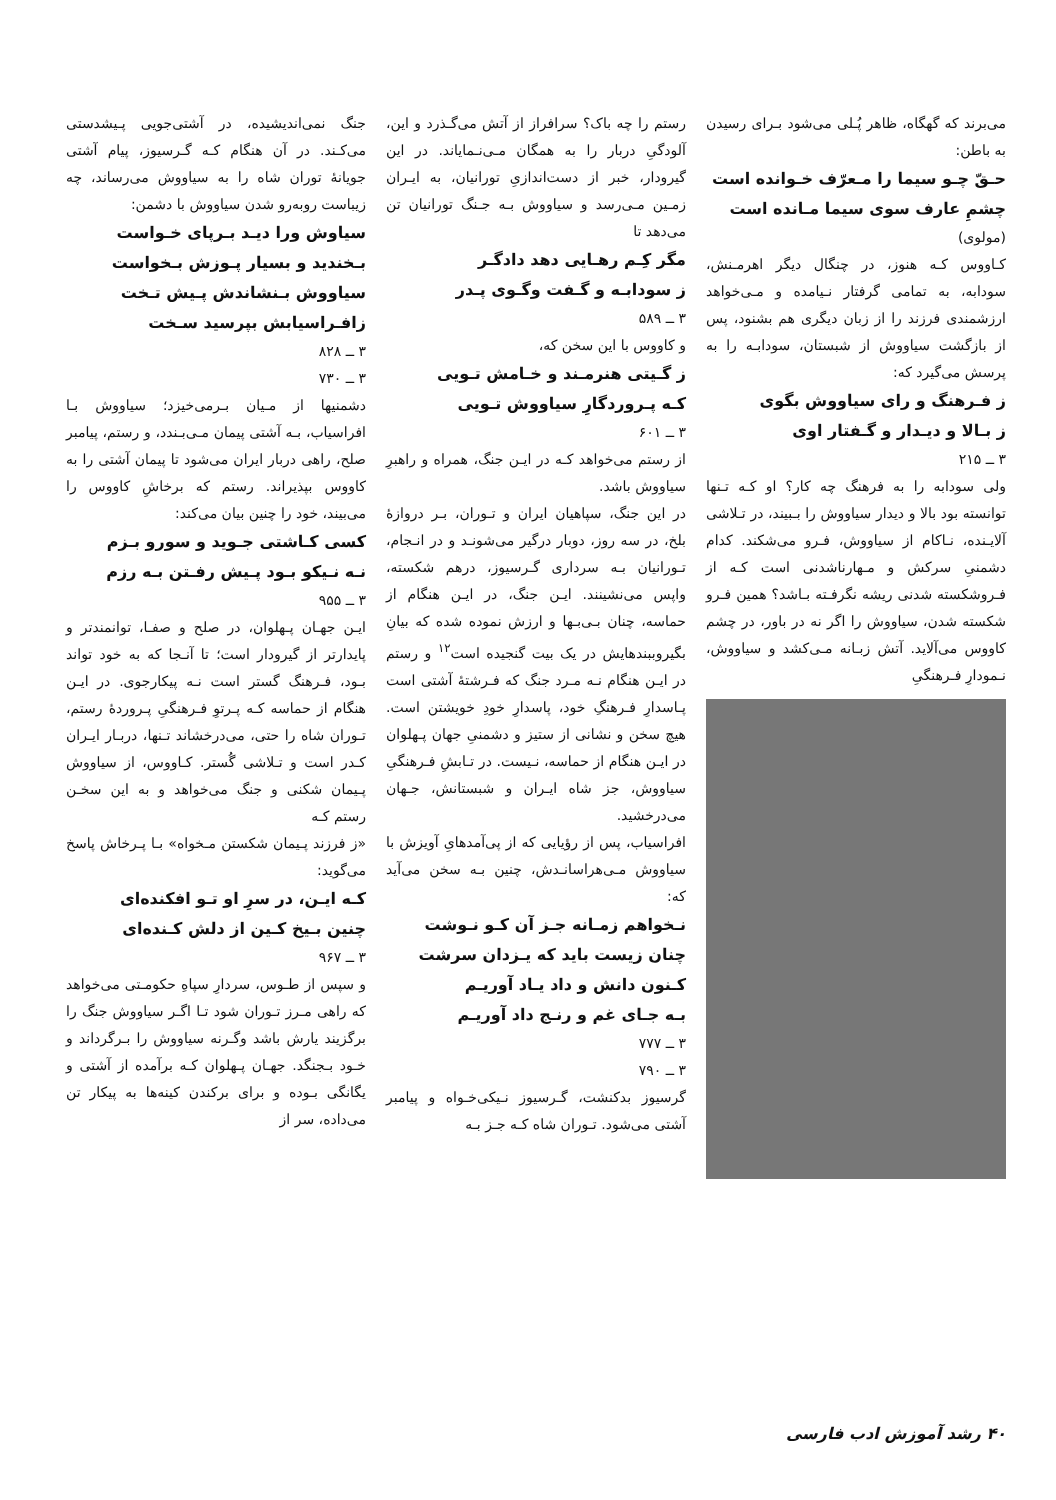می‌برند که گهگاه، ظاهر پُـلی می‌شود بـرای رسیدن به باطن:
حـقّ چـو سیما را مـعرّف خـوانده است
چشمِ عارف سوی سیما مـانده است
(مولوی)
کـاووس کـه هنوز، در چنگال دیگر اهرمـنش، سودابه، به تمامی گرفتار نـیامده و مـی‌خواهد ارزشمندی فرزند را از زبان دیگری هم بشنود، پس از بازگشت سیاووش از شبستان، سودابـه را به پرسش می‌گیرد که:
ز فـرهنگ و رای سیاووش بگوی
ز بـالا و دیـدار و گـفتار اوی
۳ ــ ۲۱۵
ولی سودابه را به فرهنگ چه کار؟ او کـه تـنها توانسته بود بالا و دیدار سیاووش را بـبیند، در تـلاشی آلایـنده، نـاکام از سیاووش، فـرو می‌شکند. کدام دشمنیِ سرکش و مـهارناشدنی است کـه از فـروشکسته شدنی ریشه نگرفـته بـاشد؟ همین فـرو شکسته شدن، سیاووش را اگر نه در باور، در چشم کاووس می‌آلاید. آتش زبـانه مـی‌کشد و سیاووش، نـمودارِ فـرهنگیِ
رستم را چه باک؟ سرافراز از آتش می‌گـذرد و این، آلودگیِ دربار را به همگان مـی‌نـمایاند. در این گیرودار، خبر از دست‌اندازیِ تورانیان، به ایـران زمـین مـی‌رسد و سیاووش بـه جـنگ تورانیان تن می‌دهد تا
مگر کِـم رهـایی دهد دادگـر
ز سودابـه و گـفت وگـوی پـدر
۳ ــ ۵۸۹
و کاووس با این سخن که،
ز گـیتی هنرمـند و خـامش تـویی
کـه پـروردگارِ سیاووش تـویی
۳ ــ ۶۰۱
از رستم می‌خواهد کـه در ایـن جنگ، همراه و راهبرِ سیاووش باشد.
در این جنگ، سپاهیان ایران و تـوران، بـر دروازهٔ بلخ، در سه روز، دوبار درگیر می‌شونـد و در انـجام، تـورانیان بـه سرداری گـرسیوز، درهم شکسته، واپس می‌نشینند. ایـن جنگ، در ایـن هنگام از حماسه، چنان بـی‌بـها و ارزش نموده شده که بیانِ بگیروببندهایش در یک بیت گنجیده است<sup>۱۲</sup> و رستم در ایـن هنگام نـه مـرد جنگ که فـرشتهٔ آشتی است پـاسدارِ فـرهنگِ خود، پاسدارِ خودِ خویشتن است. هیچ سخن و نشانی از ستیز و دشمنیِ جهان پـهلوان در ایـن هنگام از حماسه، نـیست. در تـابشِ فـرهنگیِ سیاووش، جز شاه ایـران و شبستانش، جـهان می‌درخشید.
افراسیاب، پس از رؤیایی که از پی‌آمدهایِ آویزش با سیاووش مـی‌هراسانـدش، چنین بـه سخن می‌آید که:
نـخواهم زمـانه جـز آن کـو نـوشت
چنان زیست باید که یـزدان سرشت
کـنون دانش و داد یـاد آوریـم
بـه جـای غم و رنـج داد آوریـم
۳ ــ ۷۷۷
۳ ــ ۷۹۰
گرسیوز بدکنشت، گـرسیوز نـیکی‌خـواه و پیامبر آشتی می‌شود. تـوران شاه کـه جـز بـه
جنگ نمی‌اندیشیده، در آشتی‌جویی پـیشدستی می‌کـند. در آن هنگام کـه گـرسیوز، پیام آشتی جویانهٔ توران شاه را به سیاووش می‌رساند، چه زیباست روبه‌رو شدن سیاووش با دشمن:
سیاوش ورا دیـد بـرپای خـواست
بـخندید و بسیار پـوزش بـخواست
سیاووش بـنشاندش پـیش تـخت
زافـراسیابش بپرسید سـخت
۳ ــ ۸۲۸
۳ ــ ۷۳۰
دشمنیها از مـیان بـرمی‌خیزد؛ سیاووش بـا افراسیاب، بـه آشتی پیمان مـی‌بـندد، و رستم، پیامبر صلح، راهی دربار ایران می‌شود تا پیمان آشتی را به کاووس بپذیراند. رستم که برخاشِ کاووس را می‌بیند، خود را چنین بیان می‌کند:
کسی کـاشتی جـوید و سورو بـزم
نـه نـیکو بـود پـیش رفـتن بـه رزم
۳ ــ ۹۵۵
ایـن جهـان پـهلوان، در صلح و صفـا، توانمندتر و پایدارتر از گیرودار است؛ تا آنـجا که به خود تواند بـود، فـرهنگ گستر است نـه پیکارجوی. در ایـن هنگام از حماسه کـه پـرتوِ فـرهنگیِ پـروردهٔ رستم، تـوران شاه را حتی، می‌درخشاند تـنها، دربـار ایـران کـدر است و تـلاشی گُستر. کـاووس، از سیاووش پـیمان شکنی و جنگ می‌خواهد و به این سخـن رستم کـه
«ز فرزند پـیمان شکستن مـخواه» بـا پـرخاش پاسخ می‌گوید:
کـه ایـن، در سرِ او تـو افکنده‌ای
چنین بـیخ کـین از دلش کـنده‌ای
۳ ــ ۹۶۷
و سپس از طـوس، سردارِ سپاهِ حکومـتی می‌خواهد که راهی مـرز تـوران شود تـا اگـر سیاووش جنگ را برگزیند یارش باشد وگـرنه سیاووش را بـرگرداند و خـود بـجنگد. جهـان پـهلوان کـه برآمده از آشتی و یگانگی بـوده و برای برکندن کینه‌ها به پیکار تن می‌داده، سر از
۴۰ رشد آموزش ادب فارسی